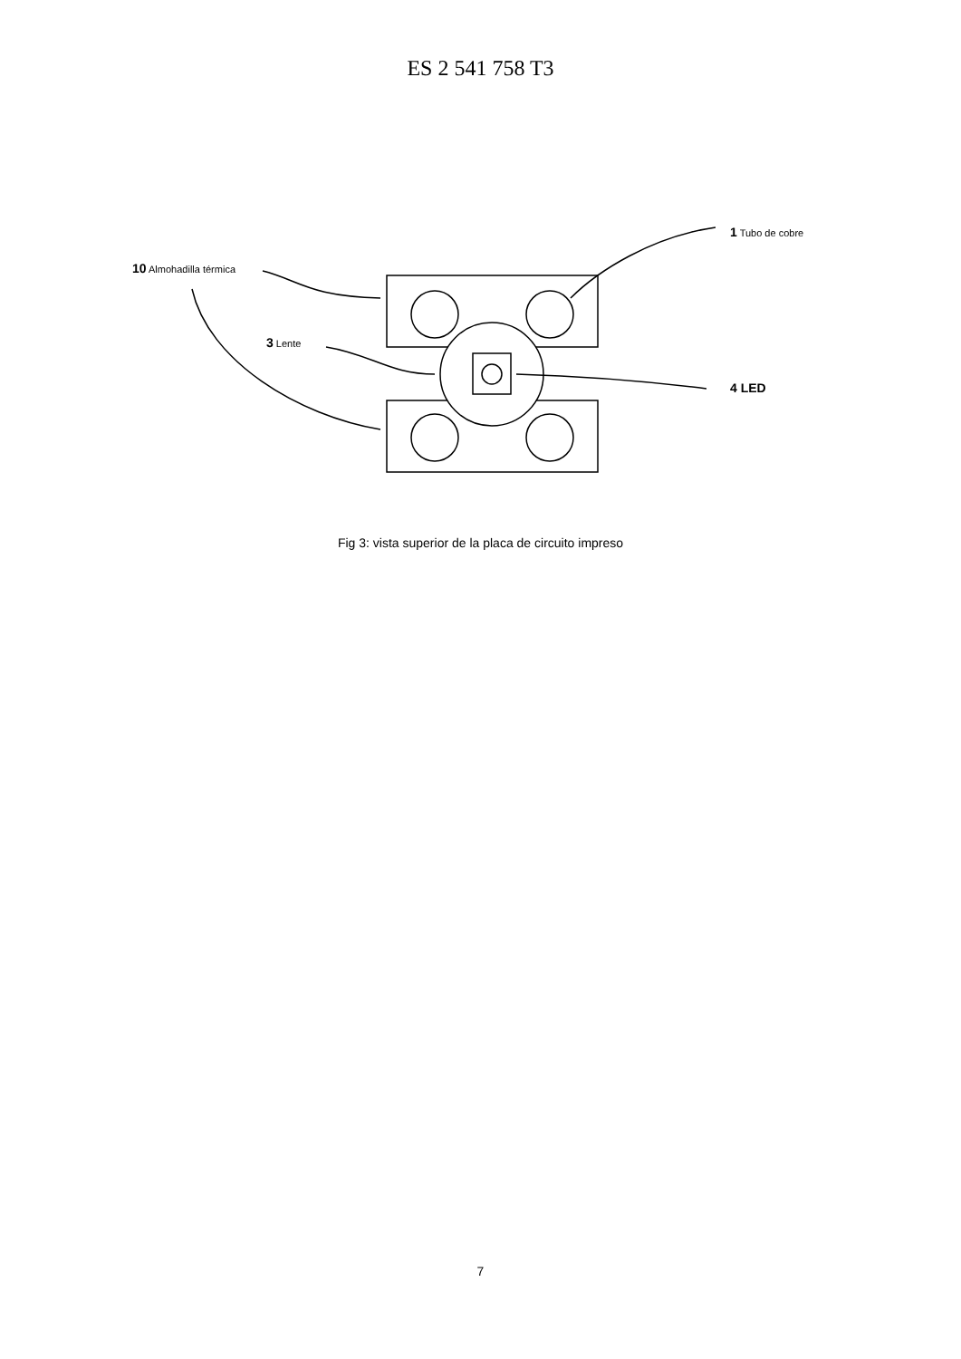ES 2 541 758 T3
10 Almohadilla térmica
3 Lente
1 Tubo de cobre
4 LED
Fig 3: vista superior de la placa de circuito impreso
7